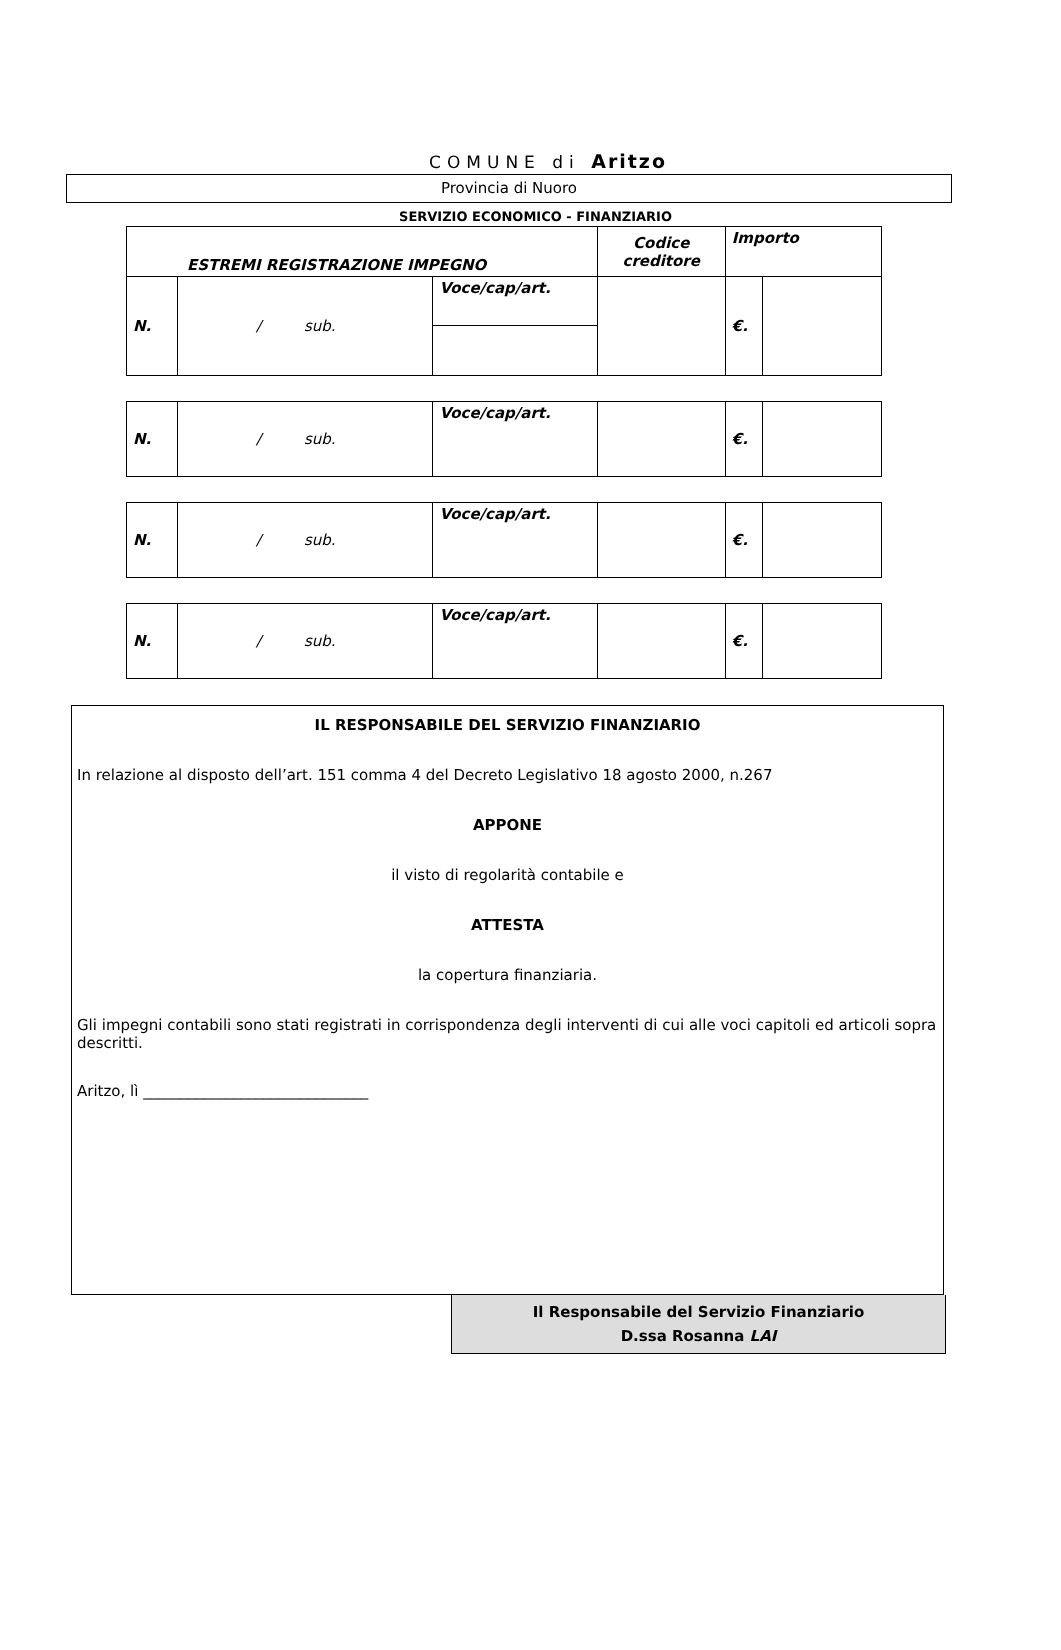COMUNE di Aritzo
Provincia di Nuoro
SERVIZIO ECONOMICO - FINANZIARIO
| ESTREMI REGISTRAZIONE IMPEGNO | | | Codice creditore | Importo | |
| N. | / sub. | Voce/cap/art. | | €. | |
| N. | / sub. | Voce/cap/art. | | €. | |
| N. | / sub. | Voce/cap/art. | | €. | |
| N. | / sub. | Voce/cap/art. | | €. | |
IL RESPONSABILE DEL SERVIZIO FINANZIARIO
In relazione al disposto dell’art. 151 comma 4 del Decreto Legislativo 18 agosto 2000, n.267
APPONE
il visto di regolarità contabile e
ATTESTA
la copertura finanziaria.
Gli impegni contabili sono stati registrati in corrispondenza degli interventi di cui alle voci capitoli ed articoli sopra descritti.
Aritzo, lì ______________________________
Il Responsabile del Servizio Finanziario
D.ssa Rosanna LAI